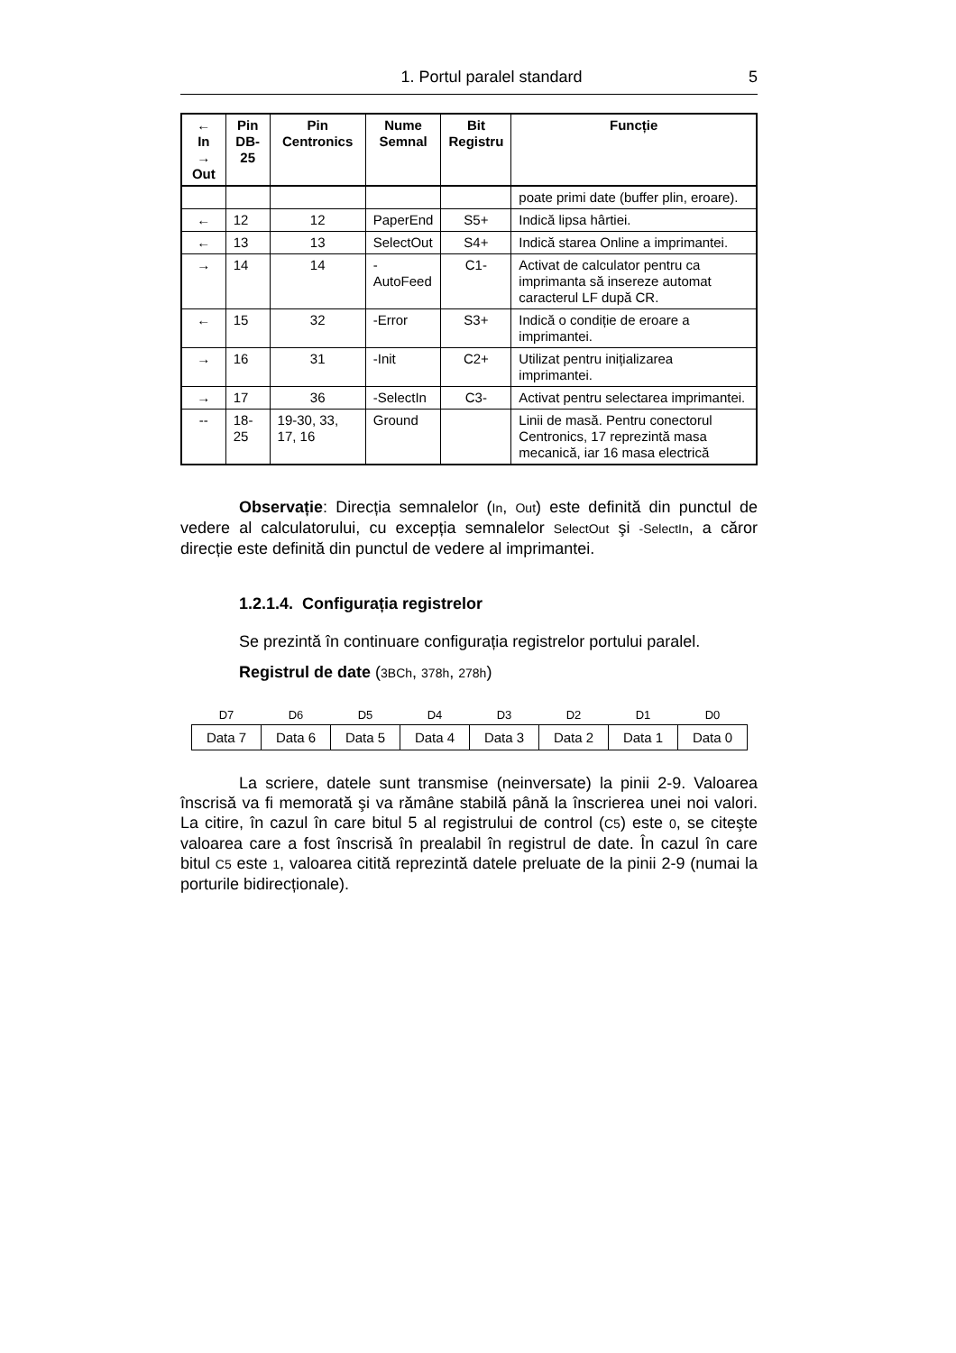1. Portul paralel standard 5
| ← In → Out | Pin DB-25 | Pin Centronics | Nume Semnal | Bit Registru | Funcție |
| --- | --- | --- | --- | --- | --- |
| | | | | | poate primi date (buffer plin, eroare). |
| ← | 12 | 12 | PaperEnd | S5+ | Indică lipsa hârtiei. |
| ← | 13 | 13 | SelectOut | S4+ | Indică starea Online a imprimantei. |
| → | 14 | 14 | - AutoFeed | C1- | Activat de calculator pentru ca imprimanta să insereze automat caracterul LF după CR. |
| ← | 15 | 32 | -Error | S3+ | Indică o condiție de eroare a imprimantei. |
| → | 16 | 31 | -Init | C2+ | Utilizat pentru inițializarea imprimantei. |
| → | 17 | 36 | -SelectIn | C3- | Activat pentru selectarea imprimantei. |
| -- | 18-25 | 19-30, 33, 17, 16 | Ground | | Linii de masă. Pentru conectorul Centronics, 17 reprezintă masa mecanică, iar 16 masa electrică |
Observație: Direcția semnalelor (In, Out) este definită din punctul de vedere al calculatorului, cu excepția semnalelor SelectOut şi -SelectIn, a căror direcție este definită din punctul de vedere al imprimantei.
1.2.1.4. Configurația registrelor
Se prezintă în continuare configurația registrelor portului paralel.
Registrul de date (3BCh, 378h, 278h)
| D7 | D6 | D5 | D4 | D3 | D2 | D1 | D0 |
| --- | --- | --- | --- | --- | --- | --- | --- |
| Data 7 | Data 6 | Data 5 | Data 4 | Data 3 | Data 2 | Data 1 | Data 0 |
La scriere, datele sunt transmise (neinversate) la pinii 2-9. Valoarea înscrisă va fi memorată şi va rămâne stabilă până la înscrierea unei noi valori. La citire, în cazul în care bitul 5 al registrului de control (C5) este 0, se citeşte valoarea care a fost înscrisă în prealabil în registrul de date. În cazul în care bitul C5 este 1, valoarea citită reprezintă datele preluate de la pinii 2-9 (numai la porturile bidirecționale).